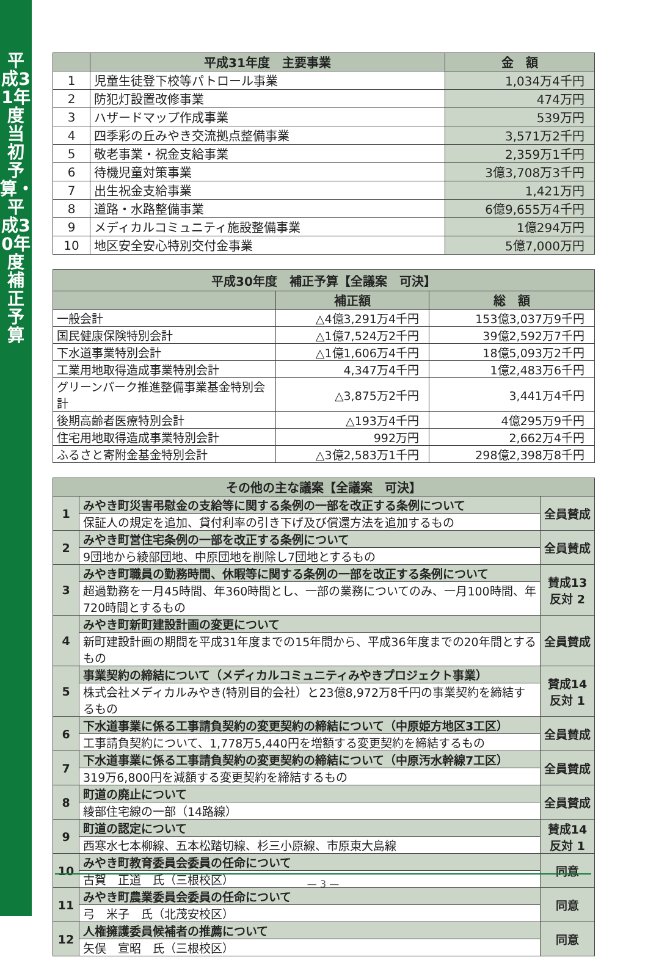平成31年度当初予算・平成30年度補正予算
| | 平成31年度 主要事業 | 金 額 |
| --- | --- | --- |
| 1 | 児童生徒登下校等パトロール事業 | 1,034万4千円 |
| 2 | 防犯灯設置改修事業 | 474万円 |
| 3 | ハザードマップ作成事業 | 539万円 |
| 4 | 四季彩の丘みやき交流拠点整備事業 | 3,571万2千円 |
| 5 | 敬老事業・祝金支給事業 | 2,359万1千円 |
| 6 | 待機児童対策事業 | 3億3,708万3千円 |
| 7 | 出生祝金支給事業 | 1,421万円 |
| 8 | 道路・水路整備事業 | 6億9,655万4千円 |
| 9 | メディカルコミュニティ施設整備事業 | 1億294万円 |
| 10 | 地区安全安心特別交付金事業 | 5億7,000万円 |
| 平成30年度 補正予算【全議案 可決】 | | |
| --- | --- | --- |
| | 補正額 | 総 額 |
| 一般会計 | △4億3,291万4千円 | 153億3,037万9千円 |
| 国民健康保険特別会計 | △1億7,524万2千円 | 39億2,592万7千円 |
| 下水道事業特別会計 | △1億1,606万4千円 | 18億5,093万2千円 |
| 工業用地取得造成事業特別会計 | 4,347万4千円 | 1億2,483万6千円 |
| グリーンパーク推進整備事業基金特別会計 | △3,875万2千円 | 3,441万4千円 |
| 後期高齢者医療特別会計 | △193万4千円 | 4億295万9千円 |
| 住宅用地取得造成事業特別会計 | 992万円 | 2,662万4千円 |
| ふるさと寄附金基金特別会計 | △3億2,583万1千円 | 298億2,398万8千円 |
| その他の主な議案【全議案 可決】 | | |
| --- | --- | --- |
| 1 | みやき町災害弔慰金の支給等に関する条例の一部を改正する条例について | 全員賛成 |
| | 保証人の規定を追加、貸付利率の引き下げ及び償還方法を追加するもの | |
| 2 | みやき町営住宅条例の一部を改正する条例について | 全員賛成 |
| | 9団地から綾部団地、中原団地を削除し7団地とするもの | |
| 3 | みやき町職員の勤務時間、休暇等に関する条例の一部を改正する条例について | 賛成13 反対 2 |
| | 超過勤務を一月45時間、年360時間とし、一部の業務についてのみ、一月100時間、年720時間とするもの | |
| 4 | みやき町新町建設計画の変更について | 全員賛成 |
| | 新町建設計画の期間を平成31年度までの15年間から、平成36年度までの20年間とするもの | |
| 5 | 事業契約の締結について（メディカルコミュニティみやきプロジェクト事業） | 賛成14 反対 1 |
| | 株式会社メディカルみやき(特別目的会社）と23億8,972万8千円の事業契約を締結するもの | |
| 6 | 下水道事業に係る工事請負契約の変更契約の締結について（中原姫方地区3工区） | 全員賛成 |
| | 工事請負契約について、1,778万5,440円を増額する変更契約を締結するもの | |
| 7 | 下水道事業に係る工事請負契約の変更契約の締結について（中原汚水幹線7工区） | 全員賛成 |
| | 319万6,800円を減額する変更契約を締結するもの | |
| 8 | 町道の廃止について | 全員賛成 |
| | 綾部住宅線の一部（14路線） | |
| 9 | 町道の認定について | 賛成14 反対 1 |
| | 西寒水七本柳線、五本松踏切線、杉三小原線、市原東大島線 | |
| 10 | みやき町教育委員会委員の任命について | 同意 |
| | 古賀 正道 氏（三根校区） | |
| 11 | みやき町農業委員会委員の任命について | 同意 |
| | 弓 米子 氏（北茂安校区） | |
| 12 | 人権擁護委員候補者の推薦について | 同意 |
| | 矢俣 宣昭 氏（三根校区） | |
— 3 —